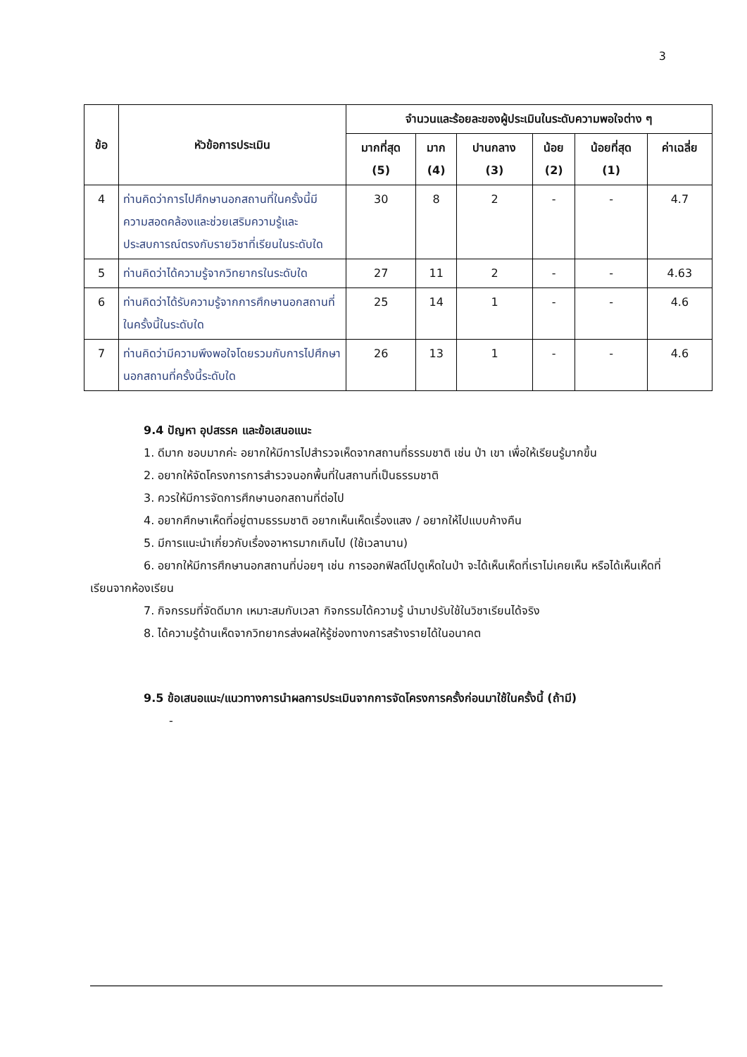3
| ข้อ | หัวข้อการประเมิน | จำนวนและร้อยละของผู้ประเมินในระดับความพอใจต่าง ๆ | | | | | |
| --- | --- | --- | --- | --- | --- | --- | --- |
| | | มากที่สุด (5) | มาก (4) | ปานกลาง (3) | น้อย (2) | น้อยที่สุด (1) | ค่าเฉลี่ย |
| 4 | ท่านคิดว่าการไปศึกษานอกสถานที่ในครั้งนี้มีความสอดคล้องและช่วยเสริมความรู้และประสบการณ์ตรงกับรายวิชาที่เรียนในระดับใด | 30 | 8 | 2 | - | - | 4.7 |
| 5 | ท่านคิดว่าได้ความรู้จากวิทยากรในระดับใด | 27 | 11 | 2 | - | - | 4.63 |
| 6 | ท่านคิดว่าได้รับความรู้จากการศึกษานอกสถานที่ในครั้งนี้ในระดับใด | 25 | 14 | 1 | - | - | 4.6 |
| 7 | ท่านคิดว่ามีความพึงพอใจโดยรวมกับการไปศึกษานอกสถานที่ครั้งนี้ระดับใด | 26 | 13 | 1 | - | - | 4.6 |
9.4 ปัญหา อุปสรรค และข้อเสนอแนะ
1. ดีมาก ชอบมากค่ะ อยากให้มีการไปสำรวจเห็ดจากสถานที่ธรรมชาติ เช่น ป่า เขา เพื่อให้เรียนรู้มากขึ้น
2. อยากให้จัดโครงการการสำรวจนอกพื้นที่ในสถานที่เป็นธรรมชาติ
3. ควรให้มีการจัดการศึกษานอกสถานที่ต่อไป
4. อยากศึกษาเห็ดที่อยู่ตามธรรมชาติ อยากเห็นเห็ดเรื่องแสง / อยากให้ไปแบบค้างคืน
5. มีการแนะนำเกี่ยวกับเรื่องอาหารมากเกินไป (ใช้เวลานาน)
6. อยากให้มีการศึกษานอกสถานที่บ่อยๆ เช่น การออกฟิลด์ไปดูเห็ดในป่า จะได้เห็นเห็ดที่เราไม่เคยเห็น หรือได้เห็นเห็ดที่เรียนจากห้องเรียน
7. กิจกรรมที่จัดดีมาก เหมาะสมกับเวลา กิจกรรมได้ความรู้ นำมาปรับใช้ในวิชาเรียนได้จริง
8. ได้ความรู้ด้านเห็ดจากวิทยากรส่งผลให้รู้ช่องทางการสร้างรายได้ในอนาคต
9.5 ข้อเสนอแนะ/แนวทางการนำผลการประเมินจากการจัดโครงการครั้งก่อนมาใช้ในครั้งนี้ (ถ้ามี)
-